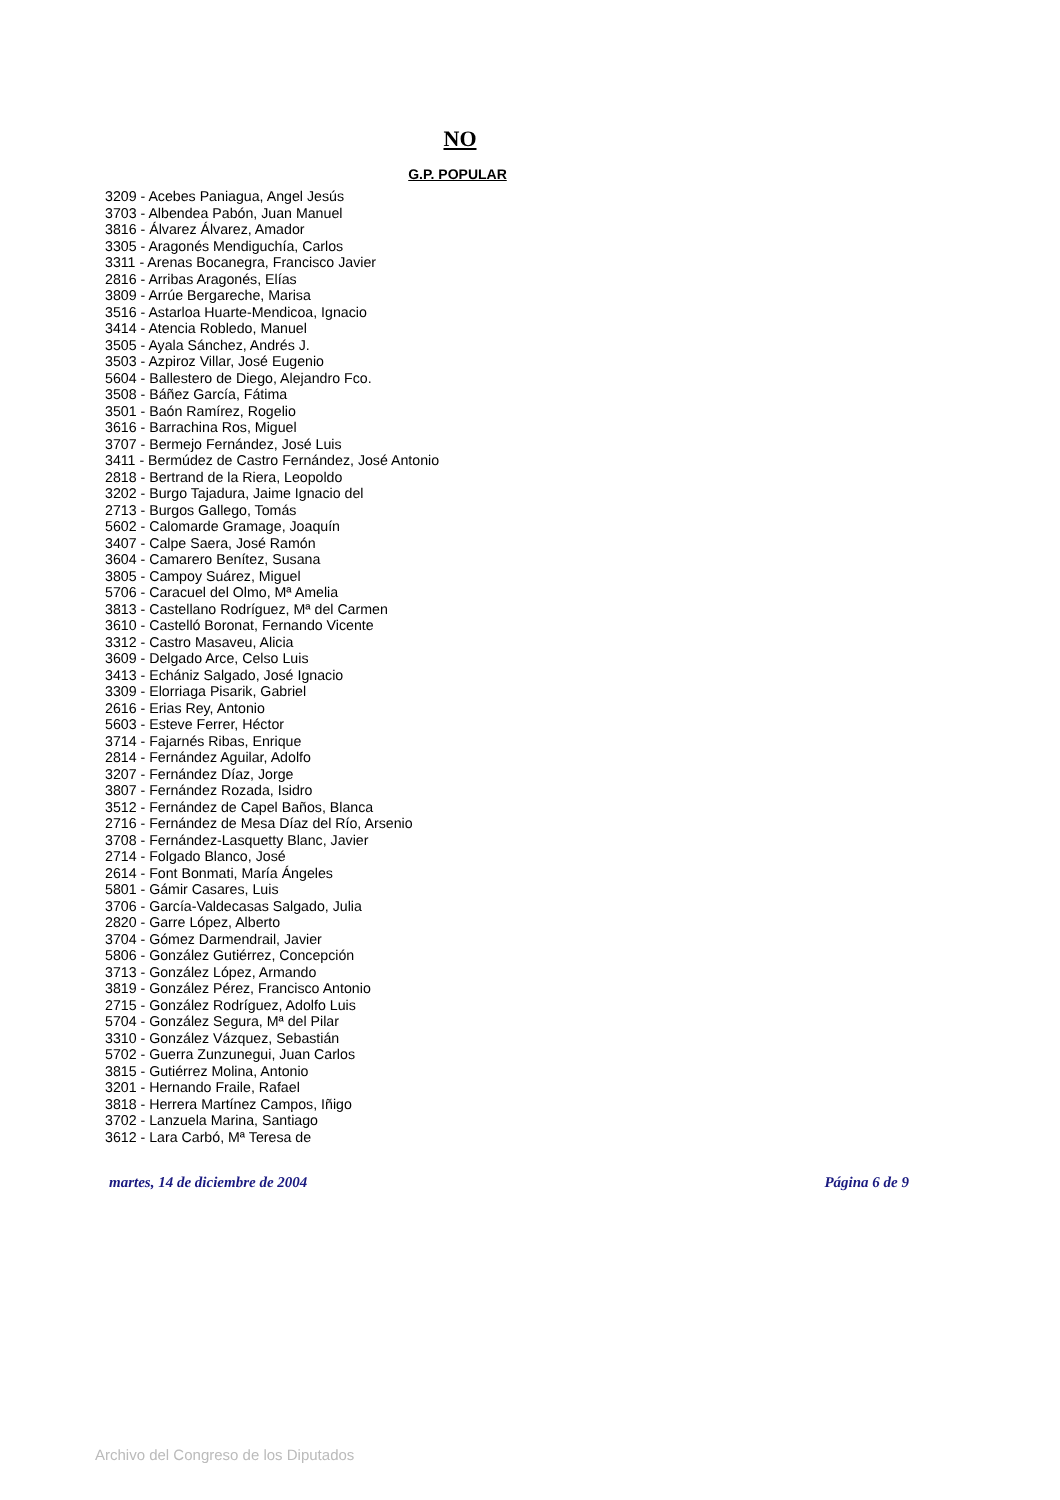NO
G.P. POPULAR
3209 - Acebes Paniagua, Angel Jesús
3703 - Albendea Pabón, Juan Manuel
3816 - Álvarez Álvarez, Amador
3305 - Aragonés Mendiguchía, Carlos
3311 - Arenas Bocanegra, Francisco Javier
2816 - Arribas Aragonés, Elías
3809 - Arrúe Bergareche, Marisa
3516 - Astarloa Huarte-Mendicoa, Ignacio
3414 - Atencia Robledo, Manuel
3505 - Ayala Sánchez, Andrés J.
3503 - Azpiroz Villar, José Eugenio
5604 - Ballestero de Diego, Alejandro Fco.
3508 - Báñez García, Fátima
3501 - Baón Ramírez, Rogelio
3616 - Barrachina Ros, Miguel
3707 - Bermejo Fernández, José Luis
3411 - Bermúdez de Castro Fernández, José Antonio
2818 - Bertrand de la Riera, Leopoldo
3202 - Burgo Tajadura, Jaime Ignacio del
2713 - Burgos Gallego, Tomás
5602 - Calomarde Gramage, Joaquín
3407 - Calpe Saera, José Ramón
3604 - Camarero Benítez, Susana
3805 - Campoy Suárez, Miguel
5706 - Caracuel del Olmo, Mª Amelia
3813 - Castellano Rodríguez, Mª del Carmen
3610 - Castelló Boronat, Fernando Vicente
3312 - Castro Masaveu, Alicia
3609 - Delgado Arce, Celso Luis
3413 - Echániz Salgado, José Ignacio
3309 - Elorriaga Pisarik, Gabriel
2616 - Erias Rey, Antonio
5603 - Esteve Ferrer, Héctor
3714 - Fajarnés Ribas, Enrique
2814 - Fernández Aguilar, Adolfo
3207 - Fernández Díaz, Jorge
3807 - Fernández Rozada, Isidro
3512 - Fernández de Capel Baños, Blanca
2716 - Fernández de Mesa Díaz del Río, Arsenio
3708 - Fernández-Lasquetty Blanc, Javier
2714 - Folgado Blanco, José
2614 - Font Bonmati, María Ángeles
5801 - Gámir Casares, Luis
3706 - García-Valdecasas Salgado, Julia
2820 - Garre López, Alberto
3704 - Gómez Darmendrail, Javier
5806 - González Gutiérrez, Concepción
3713 - González López, Armando
3819 - González Pérez, Francisco Antonio
2715 - González Rodríguez, Adolfo Luis
5704 - González Segura, Mª del Pilar
3310 - González Vázquez, Sebastián
5702 - Guerra Zunzunegui, Juan Carlos
3815 - Gutiérrez Molina, Antonio
3201 - Hernando Fraile, Rafael
3818 - Herrera Martínez Campos, Iñigo
3702 - Lanzuela Marina, Santiago
3612 - Lara Carbó, Mª Teresa de
martes, 14 de diciembre de 2004 Página 6 de 9
Archivo del Congreso de los Diputados